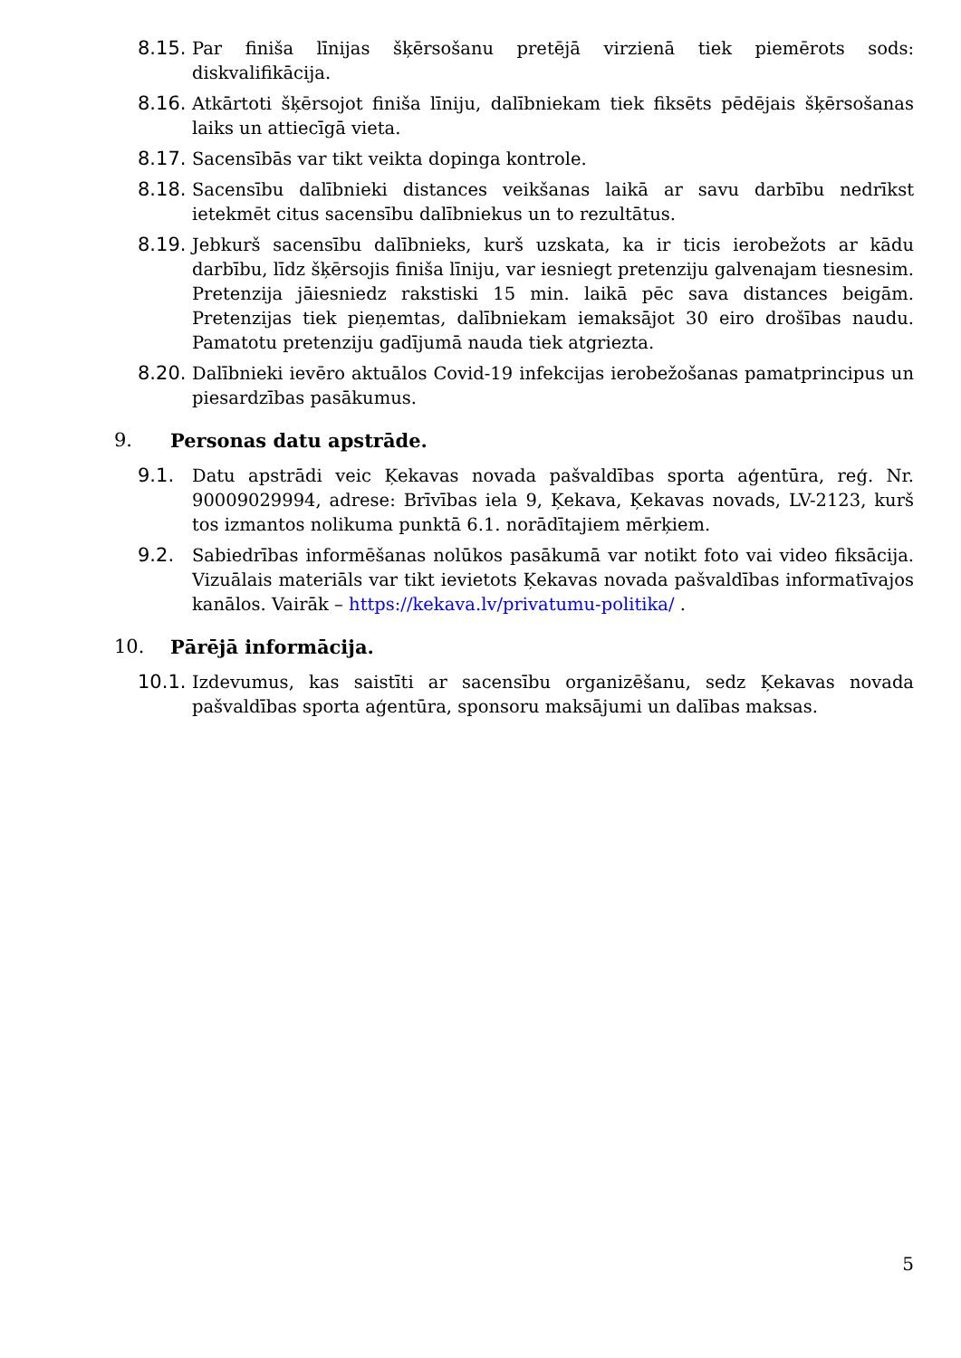8.15.
Par finiša līnijas šķērsošanu pretējā virzienā tiek piemērots sods: diskvalifikācija.
8.16.
Atkārtoti šķērsojot finiša līniju, dalībniekam tiek fiksēts pēdējais šķērsošanas laiks un attiecīgā vieta.
8.17.
Sacensībās var tikt veikta dopinga kontrole.
8.18.
Sacensību dalībnieki distances veikšanas laikā ar savu darbību nedrīkst ietekmēt citus sacensību dalībniekus un to rezultātus.
8.19.
Jebkurš sacensību dalībnieks, kurš uzskata, ka ir ticis ierobežots ar kādu darbību, līdz šķērsojis finiša līniju, var iesniegt pretenziju galvenajam tiesnesim. Pretenzija jāiesniedz rakstiski 15 min. laikā pēc sava distances beigām. Pretenzijas tiek pieņemtas, dalībniekam iemaksājot 30 eiro drošības naudu. Pamatotu pretenziju gadījumā nauda tiek atgriezta.
8.20.
Dalībnieki ievēro aktuālos Covid-19 infekcijas ierobežošanas pamatprincipus un piesardzības pasākumus.
9. Personas datu apstrāde.
9.1. Datu apstrādi veic Ķekavas novada pašvaldības sporta aģentūra, reģ. Nr. 90009029994, adrese: Brīvības iela 9, Ķekava, Ķekavas novads, LV-2123, kurš tos izmantos nolikuma punktā 6.1. norādītajiem mērķiem.
9.2. Sabiedrības informēšanas nolūkos pasākumā var notikt foto vai video fiksācija. Vizuālais materiāls var tikt ievietots Ķekavas novada pašvaldības informatīvajos kanālos. Vairāk – https://kekava.lv/privatumu-politika/ .
10. Pārējā informācija.
10.1.
Izdevumus, kas saistīti ar sacensību organizēšanu, sedz Ķekavas novada pašvaldības sporta aģentūra, sponsoru maksājumi un dalības maksas.
5